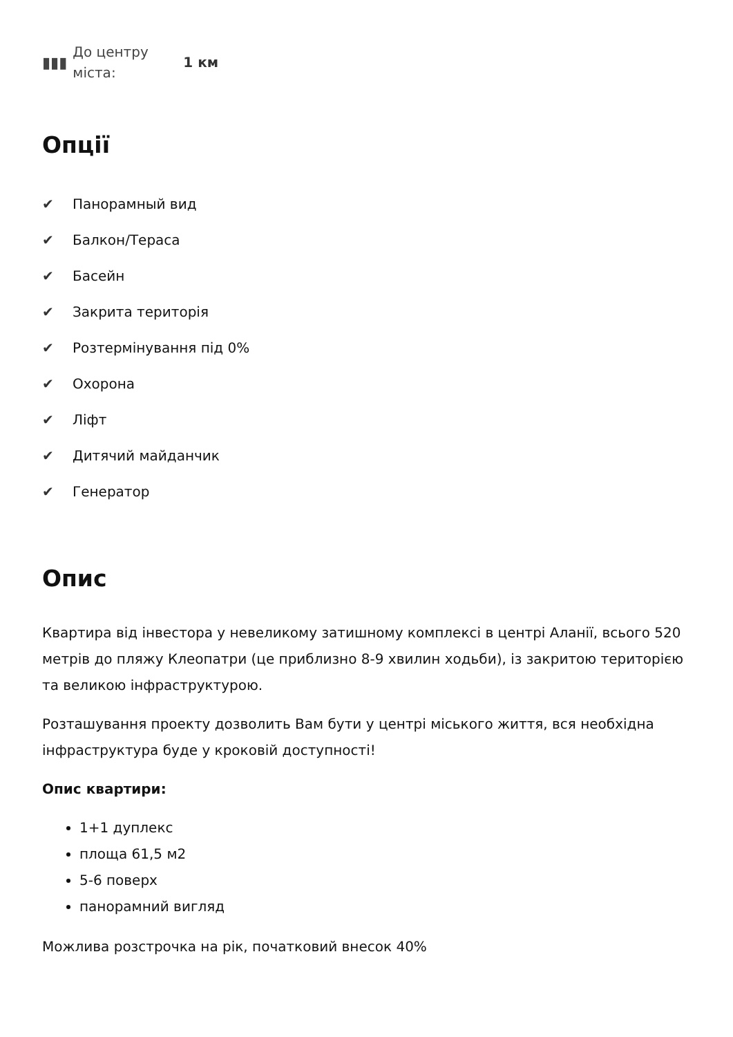▮▮▮
До центру
міста:
1 км
Опції
✔ Панорамный вид
✔ Балкон/Тераса
✔ Басейн
✔ Закрита територія
✔ Розтермінування під 0%
✔ Охорона
✔ Ліфт
✔ Дитячий майданчик
✔ Генератор
Опис
Квартира від інвестора у невеликому затишному комплексі в центрі Аланії, всього 520 метрів до пляжу Клеопатри (це приблизно 8-9 хвилин ходьби), із закритою територією та великою інфраструктурою.
Розташування проекту дозволить Вам бути у центрі міського життя, вся необхідна інфраструктура буде у кроковій доступності!
Опис квартири:
1+1 дуплекс
площа 61,5 м2
5-6 поверх
панорамний вигляд
Можлива розстрочка на рік, початковий внесок 40%